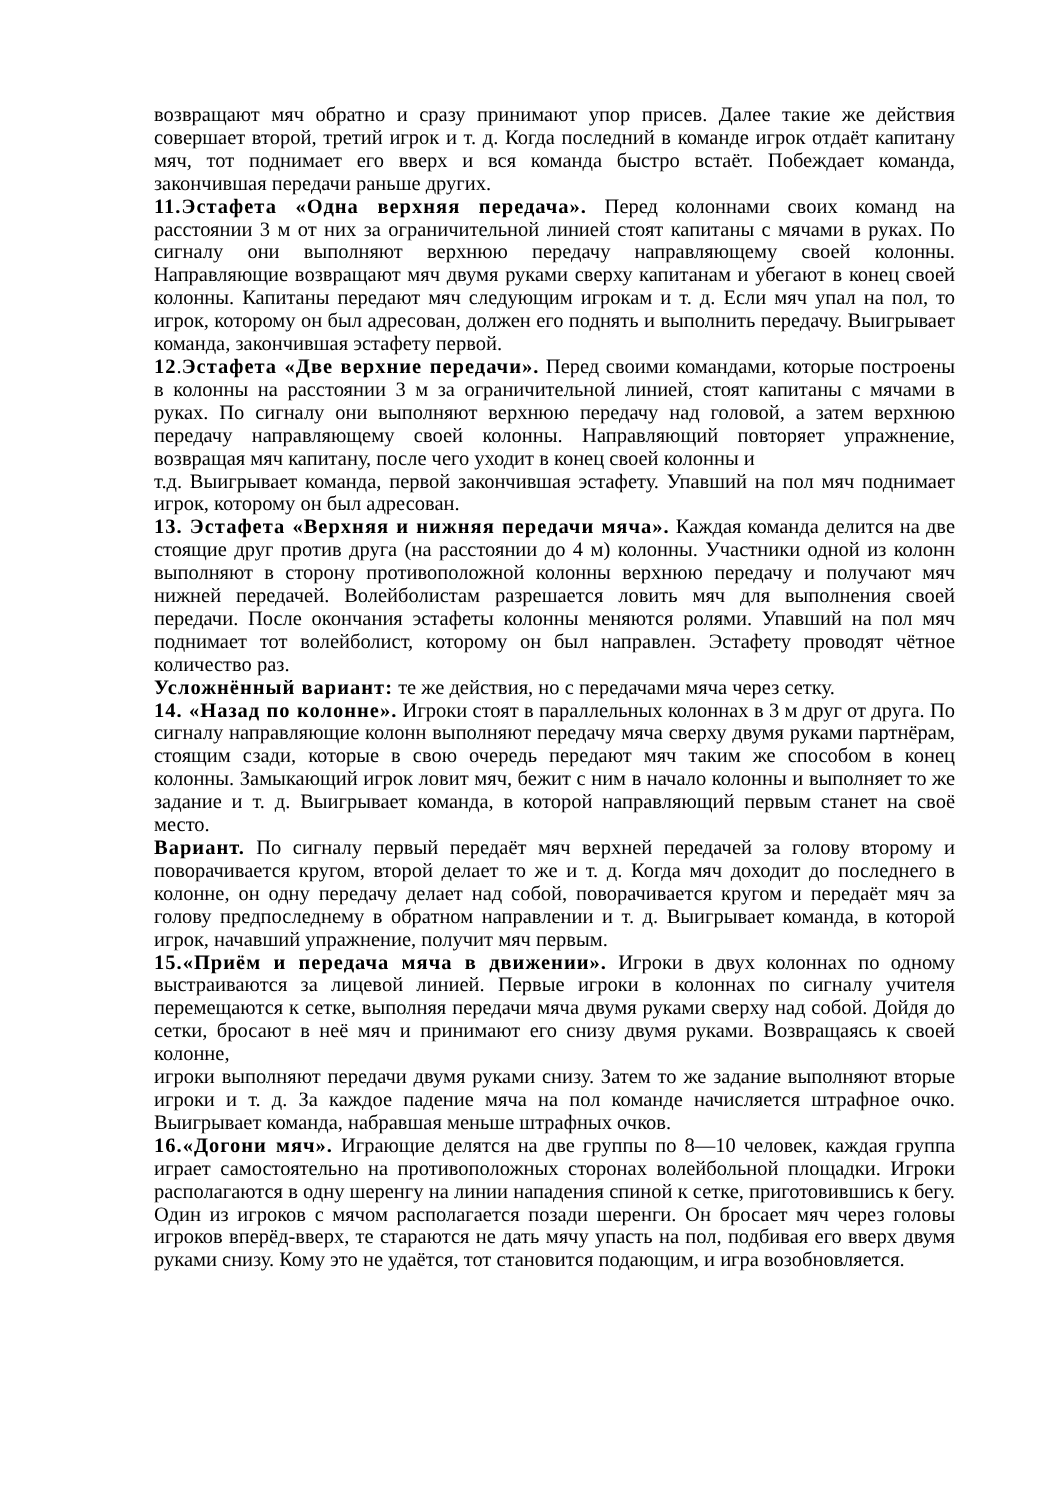возвращают мяч обратно и сразу принимают упор присев. Далее такие же действия совершает второй, третий игрок и т. д. Когда последний в команде игрок отдаёт капитану мяч, тот поднимает его вверх и вся команда быстро встаёт. Побеждает команда, закончившая передачи раньше других.
11.Эстафета «Одна верхняя передача». Перед колоннами своих команд на расстоянии 3 м от них за ограничительной линией стоят капитаны с мячами в руках. По сигналу они выполняют верхнюю передачу направляющему своей колонны. Направляющие возвращают мяч двумя руками сверху капитанам и убегают в конец своей колонны. Капитаны передают мяч следующим игрокам и т. д. Если мяч упал на пол, то игрок, которому он был адресован, должен его поднять и выполнить передачу. Выигрывает команда, закончившая эстафету первой.
12.Эстафета «Две верхние передачи». Перед своими командами, которые построены в колонны на расстоянии 3 м за ограничительной линией, стоят капитаны с мячами в руках. По сигналу они выполняют верхнюю передачу над головой, а затем верхнюю передачу направляющему своей колонны. Направляющий повторяет упражнение, возвращая мяч капитану, после чего уходит в конец своей колонны и
т.д. Выигрывает команда, первой закончившая эстафету. Упавший на пол мяч поднимает игрок, которому он был адресован.
13. Эстафета «Верхняя и нижняя передачи мяча». Каждая команда делится на две стоящие друг против друга (на расстоянии до 4 м) колонны. Участники одной из колонн выполняют в сторону противоположной колонны верхнюю передачу и получают мяч нижней передачей. Волейболистам разрешается ловить мяч для выполнения своей передачи. После окончания эстафеты колонны меняются ролями. Упавший на пол мяч поднимает тот волейболист, которому он был направлен. Эстафету проводят чётное количество раз.
Усложнённый вариант: те же действия, но с передачами мяча через сетку.
14. «Назад по колонне». Игроки стоят в параллельных колоннах в 3 м друг от друга. По сигналу направляющие колонн выполняют передачу мяча сверху двумя руками партнёрам, стоящим сзади, которые в свою очередь передают мяч таким же способом в конец колонны. Замыкающий игрок ловит мяч, бежит с ним в начало колонны и выполняет то же задание и т. д. Выигрывает команда, в которой направляющий первым станет на своё место.
Вариант. По сигналу первый передаёт мяч верхней передачей за голову второму и поворачивается кругом, второй делает то же и т. д. Когда мяч доходит до последнего в колонне, он одну передачу делает над собой, поворачивается кругом и передаёт мяч за голову предпоследнему в обратном направлении и т. д. Выигрывает команда, в которой игрок, начавший упражнение, получит мяч первым.
15.«Приём и передача мяча в движении». Игроки в двух колоннах по одному выстраиваются за лицевой линией. Первые игроки в колоннах по сигналу учителя перемещаются к сетке, выполняя передачи мяча двумя руками сверху над собой. Дойдя до сетки, бросают в неё мяч и принимают его снизу двумя руками. Возвращаясь к своей колонне,
игроки выполняют передачи двумя руками снизу. Затем то же задание выполняют вторые игроки и т. д. За каждое падение мяча на пол команде начисляется штрафное очко. Выигрывает команда, набравшая меньше штрафных очков.
16.«Догони мяч». Играющие делятся на две группы по 8—10 человек, каждая группа играет самостоятельно на противоположных сторонах волейбольной площадки. Игроки располагаются в одну шеренгу на линии нападения спиной к сетке, приготовившись к бегу. Один из игроков с мячом располагается позади шеренги. Он бросает мяч через головы игроков вперёд-вверх, те стараются не дать мячу упасть на пол, подбивая его вверх двумя руками снизу. Кому это не удаётся, тот становится подающим, и игра возобновляется.